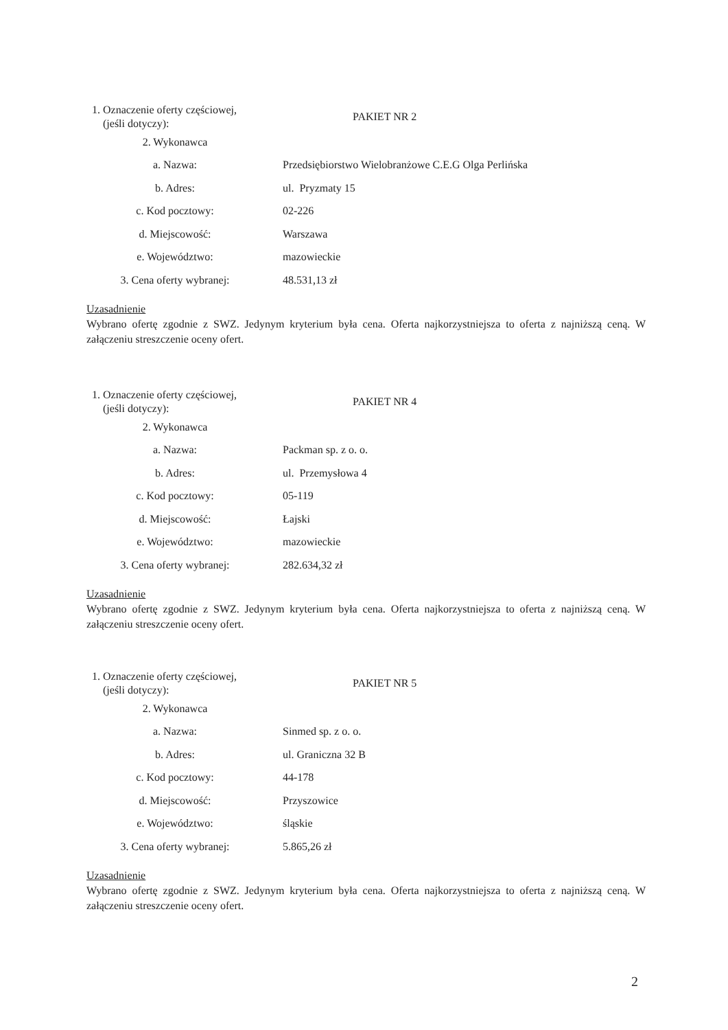| 1. Oznaczenie oferty częściowej, (jeśli dotyczy): | PAKIET NR 2 |
| 2. Wykonawca | |
| a. Nazwa: | Przedsiębiorstwo Wielobranżowe C.E.G Olga Perlińska |
| b. Adres: | ul. Pryzmaty 15 |
| c. Kod pocztowy: | 02-226 |
| d. Miejscowość: | Warszawa |
| e. Województwo: | mazowieckie |
| 3. Cena oferty wybranej: | 48.531,13 zł |
Uzasadnienie
Wybrano ofertę zgodnie z SWZ. Jedynym kryterium była cena. Oferta najkorzystniejsza to oferta z najniższą ceną. W załączeniu streszczenie oceny ofert.
| 1. Oznaczenie oferty częściowej, (jeśli dotyczy): | PAKIET NR 4 |
| 2. Wykonawca | |
| a. Nazwa: | Packman sp. z o. o. |
| b. Adres: | ul. Przemysłowa 4 |
| c. Kod pocztowy: | 05-119 |
| d. Miejscowość: | Łajski |
| e. Województwo: | mazowieckie |
| 3. Cena oferty wybranej: | 282.634,32 zł |
Uzasadnienie
Wybrano ofertę zgodnie z SWZ. Jedynym kryterium była cena. Oferta najkorzystniejsza to oferta z najniższą ceną. W załączeniu streszczenie oceny ofert.
| 1. Oznaczenie oferty częściowej, (jeśli dotyczy): | PAKIET NR 5 |
| 2. Wykonawca | |
| a. Nazwa: | Sinmed sp. z o. o. |
| b. Adres: | ul. Graniczna 32 B |
| c. Kod pocztowy: | 44-178 |
| d. Miejscowość: | Przyszowice |
| e. Województwo: | śląskie |
| 3. Cena oferty wybranej: | 5.865,26 zł |
Uzasadnienie
Wybrano ofertę zgodnie z SWZ. Jedynym kryterium była cena. Oferta najkorzystniejsza to oferta z najniższą ceną. W załączeniu streszczenie oceny ofert.
2